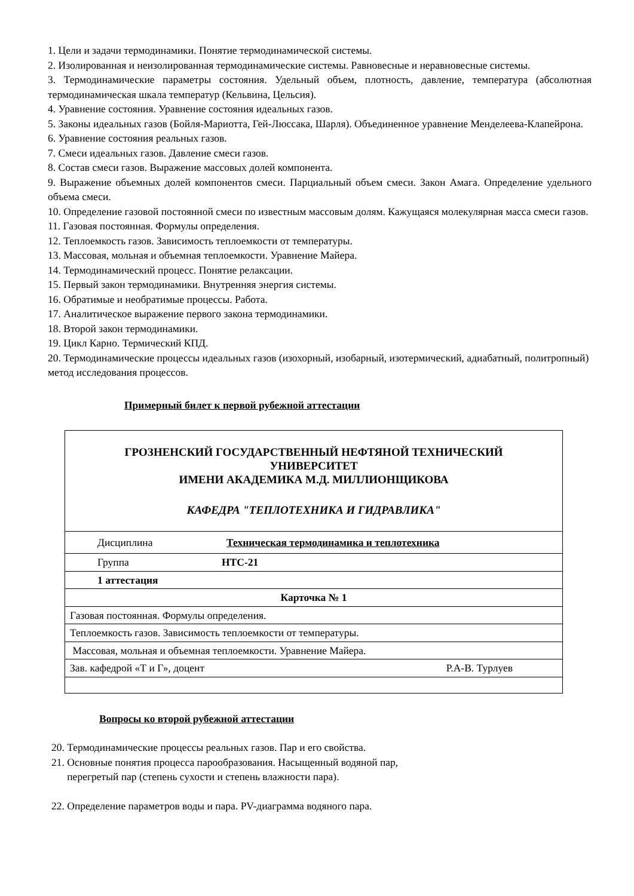1. Цели и задачи термодинамики. Понятие термодинамической системы.
2. Изолированная и неизолированная термодинамические системы. Равновесные и неравновесные системы.
3. Термодинамические параметры состояния. Удельный объем, плотность, давление, температура (абсолютная термодинамическая шкала температур (Кельвина, Цельсия).
4. Уравнение состояния. Уравнение состояния идеальных газов.
5. Законы идеальных газов (Бойля-Мариотта, Гей-Люссака, Шарля). Объединенное уравнение Менделеева-Клапейрона.
6. Уравнение состояния реальных газов.
7. Смеси идеальных газов. Давление смеси газов.
8. Состав смеси газов. Выражение массовых долей компонента.
9. Выражение объемных долей компонентов смеси. Парциальный объем смеси. Закон Амага. Определение удельного объема смеси.
10. Определение газовой постоянной смеси по известным массовым долям. Кажущаяся молекулярная масса смеси газов.
11. Газовая постоянная. Формулы определения.
12. Теплоемкость газов. Зависимость теплоемкости от температуры.
13. Массовая, мольная и объемная теплоемкости. Уравнение Майера.
14. Термодинамический процесс. Понятие релаксации.
15. Первый закон термодинамики. Внутренняя энергия системы.
16. Обратимые и необратимые процессы. Работа.
17. Аналитическое выражение первого закона термодинамики.
18. Второй закон термодинамики.
19. Цикл Карно. Термический КПД.
20. Термодинамические процессы идеальных газов (изохорный, изобарный, изотермический, адиабатный, политропный) метод исследования процессов.
Примерный билет к первой рубежной аттестации
ГРОЗНЕНСКИЙ ГОСУДАРСТВЕННЫЙ НЕФТЯНОЙ ТЕХНИЧЕСКИЙ
УНИВЕРСИТЕТ
ИМЕНИ АКАДЕМИКА М.Д. МИЛЛИОНЩИКОВА
КАФЕДРА "ТЕПЛОТЕХНИКА И ГИДРАВЛИКА"
| Дисциплина | Техническая термодинамика и теплотехника |
| Группа | НТС-21 |
| 1 аттестация | |
| Карточка № 1 | |
| Газовая постоянная. Формулы определения. | |
| Теплоемкость газов. Зависимость теплоемкости от температуры. | |
| Массовая, мольная и объемная теплоемкости. Уравнение Майера. | |
| Зав. кафедрой «Т и Г», доцент Р.А-В. Турлуев | |
Вопросы ко второй рубежной аттестации
20. Термодинамические процессы реальных газов. Пар и его свойства.
21. Основные понятия процесса парообразования. Насыщенный водяной пар,
перегретый пар (степень сухости и степень влажности пара).
22. Определение параметров воды и пара. PV-диаграмма водяного пара.